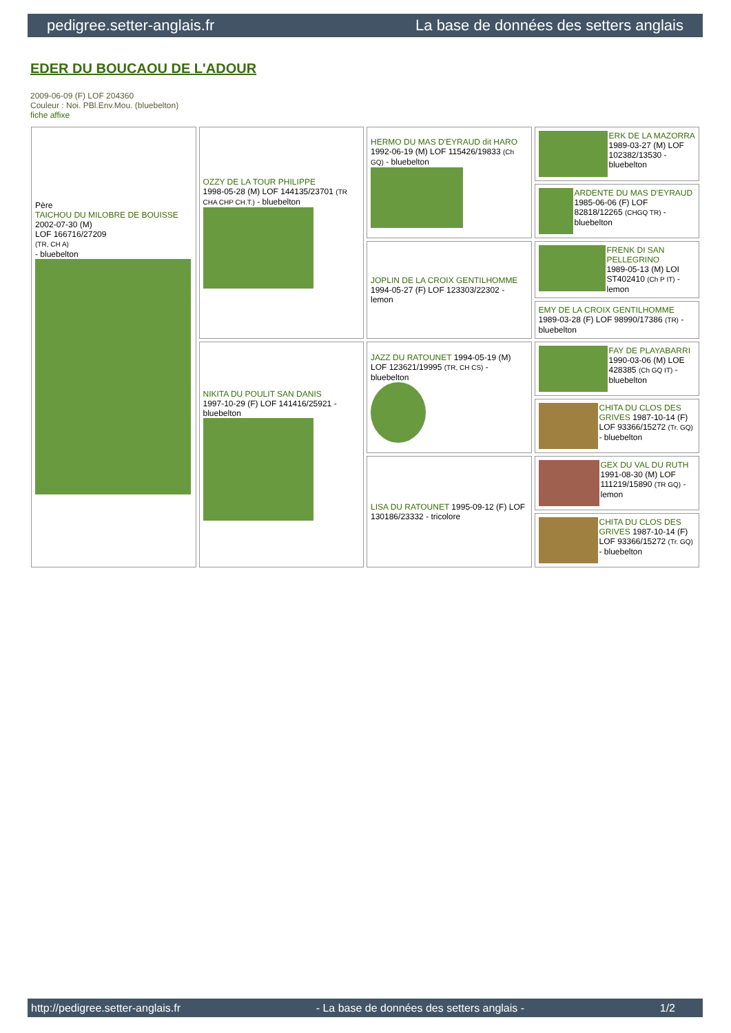pedigree.setter-anglais.fr La base de données des setters anglais
EDER DU BOUCAOU DE L'ADOUR
2009-06-09 (F) LOF 204360
Couleur : Noi. PBl.Env.Mou. (bluebelton)
fiche affixe
| Père TAICHOU DU MILOBRE DE BOUISSE 2002-07-30 (M) LOF 166716/27209 (TR, CH A) - bluebelton | OZZY DE LA TOUR PHILIPPE 1998-05-28 (M) LOF 144135/23701 (TR CHA CHP CH.T.) - bluebelton | HERMO DU MAS D'EYRAUD dit HARO 1992-06-19 (M) LOF 115426/19833 (Ch GQ) - bluebelton | ERK DE LA MAZORRA 1989-03-27 (M) LOF 102382/13530 - bluebelton |
| | | | ARDENTE DU MAS D'EYRAUD 1985-06-06 (F) LOF 82818/12265 (CHGQ TR) - bluebelton |
| | | JOPLIN DE LA CROIX GENTILHOMME 1994-05-27 (F) LOF 123303/22302 - lemon | FRENK DI SAN PELLEGRINO 1989-05-13 (M) LOI ST402410 (Ch P IT) - lemon |
| | | | EMY DE LA CROIX GENTILHOMME 1989-03-28 (F) LOF 98990/17386 (TR) - bluebelton |
| | NIKITA DU POULIT SAN DANIS 1997-10-29 (F) LOF 141416/25921 - bluebelton | JAZZ DU RATOUNET 1994-05-19 (M) LOF 123621/19995 (TR, CH CS) - bluebelton | FAY DE PLAYABARRI 1990-03-06 (M) LOE 428385 (Ch GQ IT) - bluebelton |
| | | | CHITA DU CLOS DES GRIVES 1987-10-14 (F) LOF 93366/15272 (Tr. GQ) - bluebelton |
| | | LISA DU RATOUNET 1995-09-12 (F) LOF 130186/23332 - tricolore | GEX DU VAL DU RUTH 1991-08-30 (M) LOF 111219/15890 (TR GQ) - lemon |
| | | | CHITA DU CLOS DES GRIVES 1987-10-14 (F) LOF 93366/15272 (Tr. GQ) - bluebelton |
http://pedigree.setter-anglais.fr - La base de données des setters anglais - 1/2